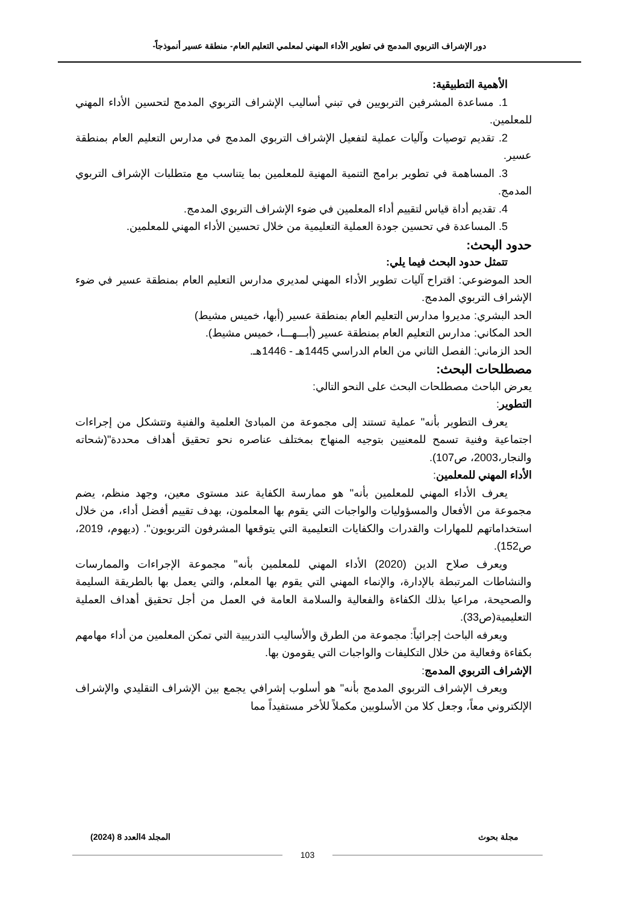دور الإشراف التربوي المدمج في تطوير الأداء المهني لمعلمي التعليم العام- منطقة عسير أنموذجاً-
الأهمية التطبيقية:
1. مساعدة المشرفين التربويين في تبني أساليب الإشراف التربوي المدمج لتحسين الأداء المهني للمعلمين.
2. تقديم توصيات وآليات عملية لتفعيل الإشراف التربوي المدمج في مدارس التعليم العام بمنطقة عسير.
3. المساهمة في تطوير برامج التنمية المهنية للمعلمين بما يتناسب مع متطلبات الإشراف التربوي المدمج.
4. تقديم أداة قياس لتقييم أداء المعلمين في ضوء الإشراف التربوي المدمج.
5. المساعدة في تحسين جودة العملية التعليمية من خلال تحسين الأداء المهني للمعلمين.
حدود البحث:
تتمثل حدود البحث فيما يلي:
الحد الموضوعي: اقتراح آليات تطوير الأداء المهني لمديري مدارس التعليم العام بمنطقة عسير في ضوء الإشراف التربوي المدمج.
الحد البشري: مديروا مدارس التعليم العام بمنطقة عسير (أبها، خميس مشيط)
الحد المكاني: مدارس التعليم العام بمنطقة عسير (أبـــهـــا، خميس مشيط).
الحد الزماني: الفصل الثاني من العام الدراسي 1445هـ - 1446هـ.
مصطلحات البحث:
يعرض الباحث مصطلحات البحث على النحو التالي:
التطوير:
يعرف التطوير بأنه" عملية تستند إلى مجموعة من المبادئ العلمية والفنية وتتشكل من إجراءات اجتماعية وفنية تسمح للمعنيين بتوجيه المنهاج بمختلف عناصره نحو تحقيق أهداف محددة"(شحاته والنجار،2003، ص107).
الأداء المهني للمعلمين:
يعرف الأداء المهني للمعلمين بأنه" هو ممارسة الكفاية عند مستوى معين، وجهد منظم، يضم مجموعة من الأفعال والمسؤوليات والواجبات التي يقوم بها المعلمون، بهدف تقييم أفضل أداء، من خلال استخداماتهم للمهارات والقدرات والكفايات التعليمية التي يتوقعها المشرفون التربويون". (ديهوم، 2019، ص152).
ويعرف صلاح الدين (2020) الأداء المهني للمعلمين بأنه" مجموعة الإجراءات والممارسات والنشاطات المرتبطة بالإدارة، والإنماء المهني التي يقوم بها المعلم، والتي يعمل بها بالطريقة السليمة والصحيحة، مراعيا بذلك الكفاءة والفعالية والسلامة العامة في العمل من أجل تحقيق أهداف العملية التعليمية(ص33).
ويعرفه الباحث إجرائياً: مجموعة من الطرق والأساليب التدريبية التي تمكن المعلمين من أداء مهامهم بكفاءة وفعالية من خلال التكليفات والواجبات التي يقومون بها.
الإشراف التربوي المدمج:
ويعرف الإشراف التربوي المدمج بأنه" هو أسلوب إشرافي يجمع بين الإشراف التقليدي والإشراف الإلكتروني معاً، وجعل كلا من الأسلوبين مكملاً للأخر مستفيداً مما
مجلة بحوث المجلد 4العدد 8 (2024)
103